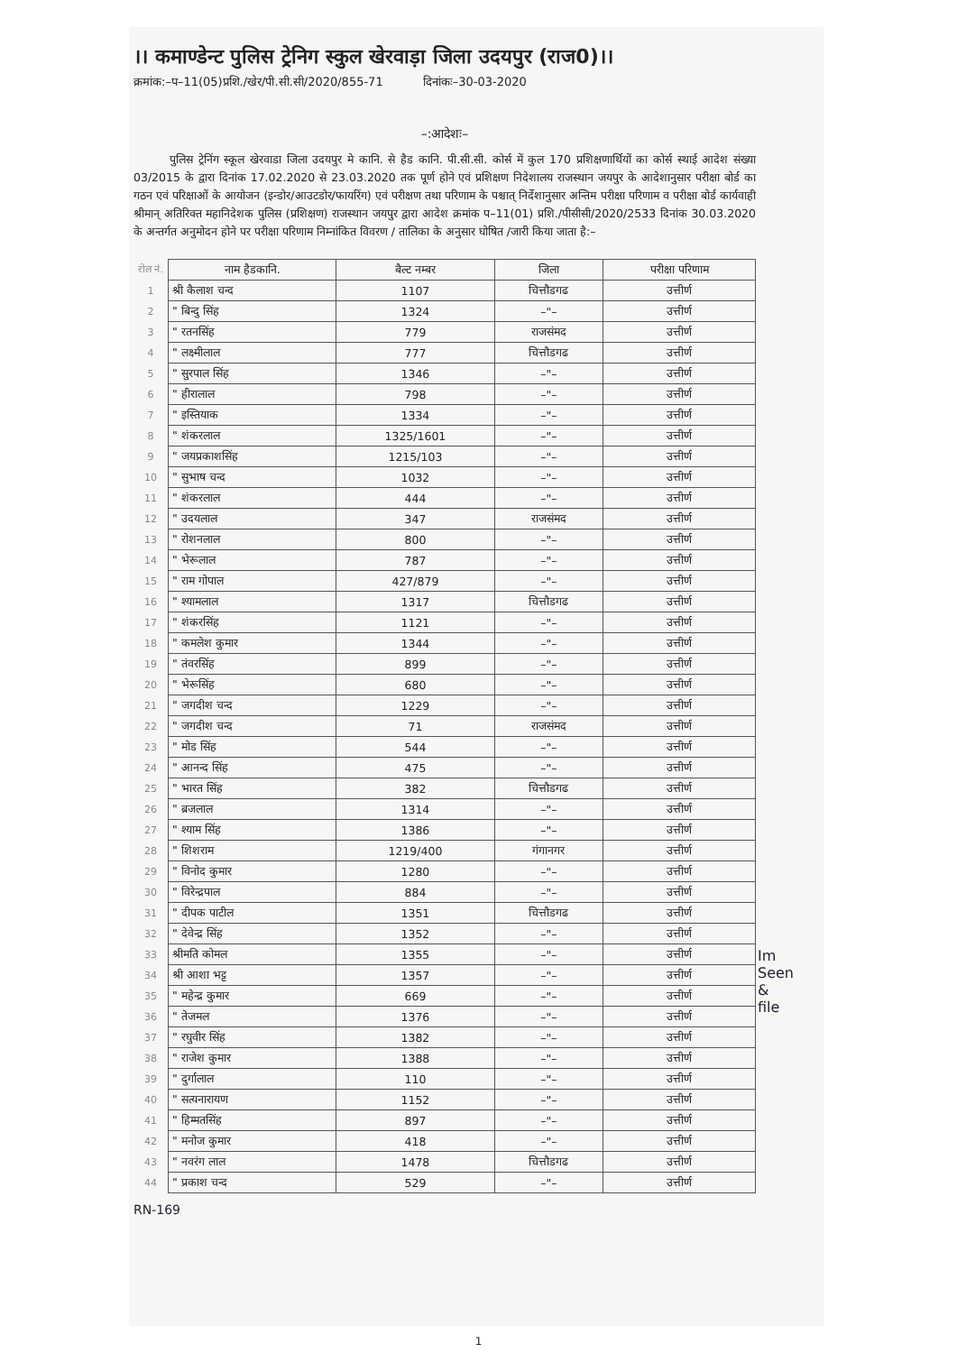।। कमाण्डेन्ट पुलिस ट्रेनिग स्कुल खेरवाड़ा जिला उदयपुर (राज0)।।
क्रमांक:–प–11(05)प्रशि./खेर/पी.सी.सी/2020/855-71 दिनांकः–30-03-2020
–:आदेशः–
पुलिस ट्रेनिंग स्कूल खेरवाडा जिला उदयपुर मे कानि. से हैड कानि. पी.सी.सी. कोर्स में कुल 170 प्रशिक्षणार्थियों का कोर्स स्थाई आदेश संख्या 03/2015 के द्वारा दिनांक 17.02.2020 से 23.03.2020 तक पूर्ण होने एवं प्रशिक्षण निदेशालय राजस्थान जयपुर के आदेशानुसार परीक्षा बोर्ड का गठन एवं परिक्षाओं के आयोजन (इन्डोर/आउटडोर/फायरिंग) एवं परीक्षण तथा परिणाम के पश्चात् निर्देशानुसार अन्तिम परीक्षा परिणाम व परीक्षा बोर्ड कार्यवाही श्रीमान् अतिरिक्त महानिदेशक पुलिस (प्रशिक्षण) राजस्थान जयपुर द्वारा आदेश क्रमांक प–11(01) प्रशि./पीसीसी/2020/2533 दिनांक 30.03.2020 के अन्तर्गत अनुमोदन होने पर परीक्षा परिणाम निम्नांकित विवरण / तालिका के अनुसार घोषित /जारी किया जाता है:–
| रोल नं. | नाम हैडकानि. | बैल्ट नम्बर | जिला | परीक्षा परिणाम |
| 1 | श्री कैलाश चन्द | 1107 | चित्तौडगढ | उत्तीर्ण |
| 2 | " बिन्दु सिंह | 1324 | –"– | उत्तीर्ण |
| 3 | " रतनसिंह | 779 | राजसंमद | उत्तीर्ण |
| 4 | " लक्ष्मीलाल | 777 | चित्तौडगढ | उत्तीर्ण |
| 5 | " सुरपाल सिंह | 1346 | –"– | उत्तीर्ण |
| 6 | " हीरालाल | 798 | –"– | उत्तीर्ण |
| 7 | " इस्तियाक | 1334 | –"– | उत्तीर्ण |
| 8 | " शंकरलाल | 1325/1601 | –"– | उत्तीर्ण |
| 9 | " जयप्रकाशसिंह | 1215/103 | –"– | उत्तीर्ण |
| 10 | " सुभाष चन्द | 1032 | –"– | उत्तीर्ण |
| 11 | " शंकरलाल | 444 | –"– | उत्तीर्ण |
| 12 | " उदयलाल | 347 | राजसंमद | उत्तीर्ण |
| 13 | " रोशनलाल | 800 | –"– | उत्तीर्ण |
| 14 | " भेरूलाल | 787 | –"– | उत्तीर्ण |
| 15 | " राम गोपाल | 427/879 | –"– | उत्तीर्ण |
| 16 | " श्यामलाल | 1317 | चित्तौडगढ | उत्तीर्ण |
| 17 | " शंकरसिंह | 1121 | –"– | उत्तीर्ण |
| 18 | " कमलेश कुमार | 1344 | –"– | उत्तीर्ण |
| 19 | " तंवरसिंह | 899 | –"– | उत्तीर्ण |
| 20 | " भेरूसिंह | 680 | –"– | उत्तीर्ण |
| 21 | " जगदीश चन्द | 1229 | –"– | उत्तीर्ण |
| 22 | " जगदीश चन्द | 71 | राजसंमद | उत्तीर्ण |
| 23 | " मोड सिंह | 544 | –"– | उत्तीर्ण |
| 24 | " आनन्द सिंह | 475 | –"– | उत्तीर्ण |
| 25 | " भारत सिंह | 382 | चित्तौडगढ | उत्तीर्ण |
| 26 | " ब्रजलाल | 1314 | –"– | उत्तीर्ण |
| 27 | " श्याम सिंह | 1386 | –"– | उत्तीर्ण |
| 28 | " शिशराम | 1219/400 | गंगानगर | उत्तीर्ण |
| 29 | " विनोद कुमार | 1280 | –"– | उत्तीर्ण |
| 30 | " विरेन्द्रपाल | 884 | –"– | उत्तीर्ण |
| 31 | " दीपक पाटील | 1351 | चित्तौडगढ | उत्तीर्ण |
| 32 | " देवेन्द्र सिंह | 1352 | –"– | उत्तीर्ण |
| 33 | श्रीमति कोमल | 1355 | –"– | उत्तीर्ण |
| 34 | श्री आशा भट्ट | 1357 | –"– | उत्तीर्ण |
| 35 | " महेन्द्र कुमार | 669 | –"– | उत्तीर्ण |
| 36 | " तेजमल | 1376 | –"– | उत्तीर्ण |
| 37 | " रघुवीर सिंह | 1382 | –"– | उत्तीर्ण |
| 38 | " राजेश कुमार | 1388 | –"– | उत्तीर्ण |
| 39 | " दुर्गालाल | 110 | –"– | उत्तीर्ण |
| 40 | " सत्यनारायण | 1152 | –"– | उत्तीर्ण |
| 41 | " हिम्मतसिंह | 897 | –"– | उत्तीर्ण |
| 42 | " मनोज कुमार | 418 | –"– | उत्तीर्ण |
| 43 | " नवरंग लाल | 1478 | चित्तौडगढ | उत्तीर्ण |
| 44 | " प्रकाश चन्द | 529 | –"– | उत्तीर्ण |
RN-169
Im
Seen
&
file
1